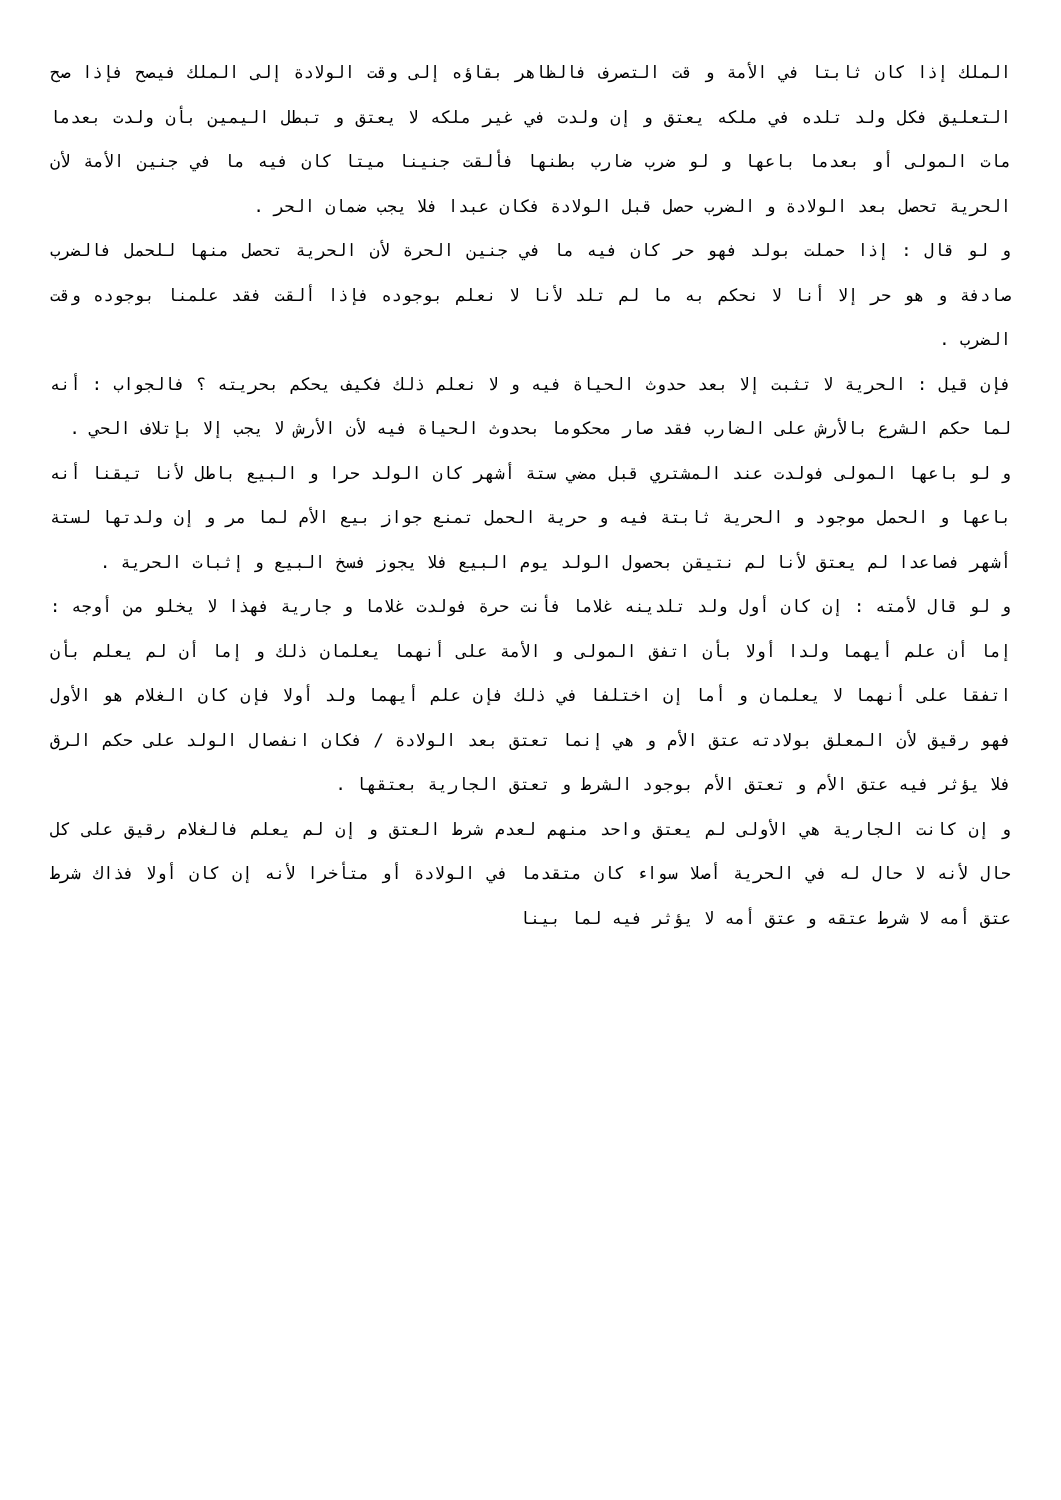الملك إذا كان ثابتا في الأمة و قت التصرف فالظاهر بقاؤه إلى وقت الولادة إلى الملك فيصح فإذا صح التعليق فكل ولد تلده في ملكه يعتق و إن ولدت في غير ملكه لا يعتق و تبطل اليمين بأن ولدت بعدما مات المولى أو بعدما باعها و لو ضرب ضارب بطنها فألقت جنينا ميتا كان فيه ما في جنين الأمة لأن الحرية تحصل بعد الولادة و الضرب حصل قبل الولادة فكان عبدا فلا يجب ضمان الحر .
و لو قال : إذا حملت بولد فهو حر كان فيه ما في جنين الحرة لأن الحرية تحصل منها للحمل فالضرب صادفة و هو حر إلا أنا لا نحكم به ما لم تلد لأنا لا نعلم بوجوده فإذا ألقت فقد علمنا بوجوده وقت الضرب .
فإن قيل : الحرية لا تثبت إلا بعد حدوث الحياة فيه و لا نعلم ذلك فكيف يحكم بحريته ؟ فالجواب : أنه لما حكم الشرع بالأرش على الضارب فقد صار محكوما بحدوث الحياة فيه لأن الأرش لا يجب إلا بإتلاف الحي .
و لو باعها المولى فولدت عند المشتري قبل مضي ستة أشهر كان الولد حرا و البيع باطل لأنا تيقنا أنه باعها و الحمل موجود و الحرية ثابتة فيه و حرية الحمل تمنع جواز بيع الأم لما مر و إن ولدتها لستة أشهر فصاعدا لم يعتق لأنا لم نتيقن بحصول الولد يوم البيع فلا يجوز فسخ البيع و إثبات الحرية .
و لو قال لأمته : إن كان أول ولد تلدينه غلاما فأنت حرة فولدت غلاما و جارية فهذا لا يخلو من أوجه : إما أن علم أيهما ولدا أولا بأن اتفق المولى و الأمة على أنهما يعلمان ذلك و إما أن لم يعلم بأن اتفقا على أنهما لا يعلمان و أما إن اختلفا في ذلك فإن علم أيهما ولد أولا فإن كان الغلام هو الأول فهو رقيق لأن المعلق بولادته عتق الأم و هي إنما تعتق بعد الولادة / فكان انفصال الولد على حكم الرق فلا يؤثر فيه عتق الأم و تعتق الأم بوجود الشرط و تعتق الجارية بعتقها .
و إن كانت الجارية هي الأولى لم يعتق واحد منهم لعدم شرط العتق و إن لم يعلم فالغلام رقيق على كل حال لأنه لا حال له في الحرية أصلا سواء كان متقدما في الولادة أو متأخرا لأنه إن كان أولا فذاك شرط عتق أمه لا شرط عتقه و عتق أمه لا يؤثر فيه لما بينا